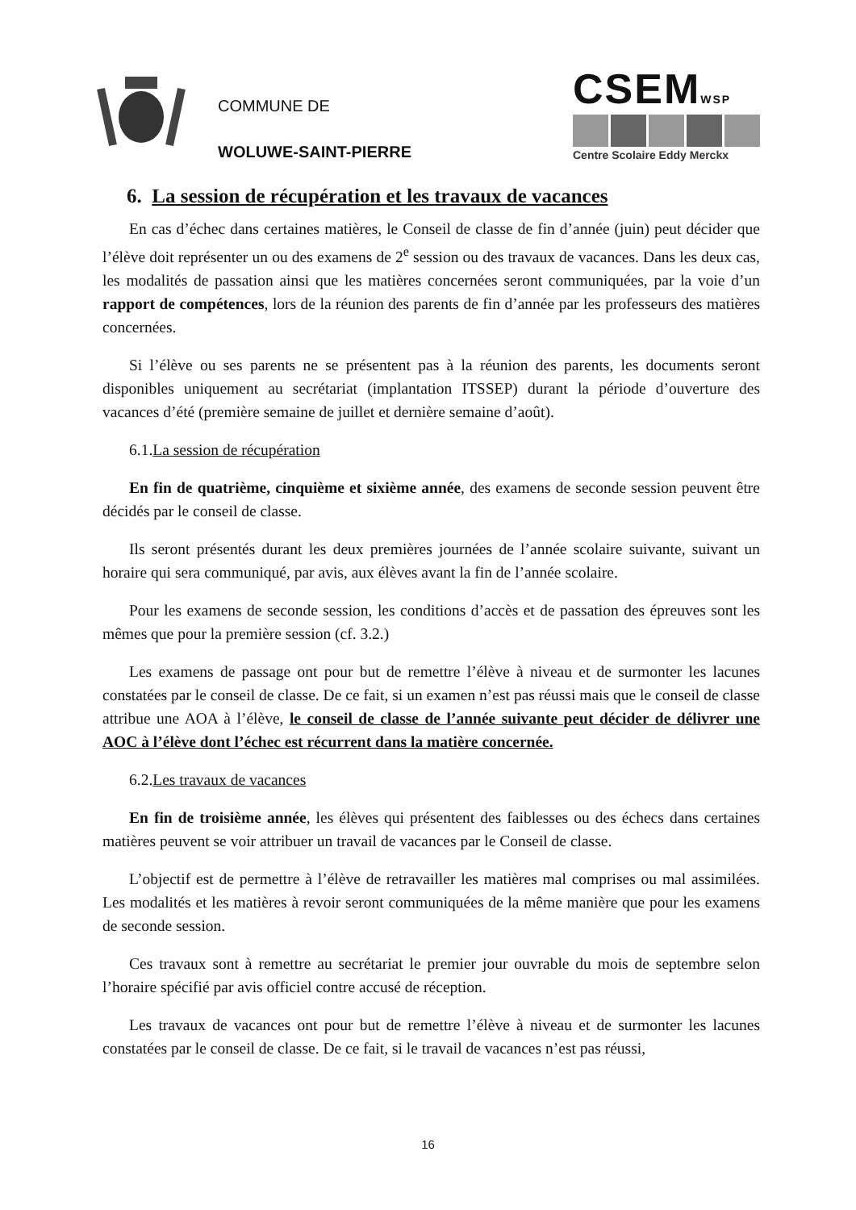COMMUNE DE
WOLUWE-SAINT-PIERRE
CSEMWSP
Centre Scolaire Eddy Merckx
6. La session de récupération et les travaux de vacances
En cas d’échec dans certaines matières, le Conseil de classe de fin d’année (juin) peut décider que l’élève doit représenter un ou des examens de 2<sup>e</sup> session ou des travaux de vacances. Dans les deux cas, les modalités de passation ainsi que les matières concernées seront communiquées, par la voie d’un rapport de compétences, lors de la réunion des parents de fin d’année par les professeurs des matières concernées.
Si l’élève ou ses parents ne se présentent pas à la réunion des parents, les documents seront disponibles uniquement au secrétariat (implantation ITSSEP) durant la période d’ouverture des vacances d’été (première semaine de juillet et dernière semaine d’août).
6.1.La session de récupération
En fin de quatrième, cinquième et sixième année, des examens de seconde session peuvent être décidés par le conseil de classe.
Ils seront présentés durant les deux premières journées de l’année scolaire suivante, suivant un horaire qui sera communiqué, par avis, aux élèves avant la fin de l’année scolaire.
Pour les examens de seconde session, les conditions d’accès et de passation des épreuves sont les mêmes que pour la première session (cf. 3.2.)
Les examens de passage ont pour but de remettre l’élève à niveau et de surmonter les lacunes constatées par le conseil de classe. De ce fait, si un examen n’est pas réussi mais que le conseil de classe attribue une AOA à l’élève, le conseil de classe de l’année suivante peut décider de délivrer une AOC à l’élève dont l’échec est récurrent dans la matière concernée.
6.2.Les travaux de vacances
En fin de troisième année, les élèves qui présentent des faiblesses ou des échecs dans certaines matières peuvent se voir attribuer un travail de vacances par le Conseil de classe.
L’objectif est de permettre à l’élève de retravailler les matières mal comprises ou mal assimilées. Les modalités et les matières à revoir seront communiquées de la même manière que pour les examens de seconde session.
Ces travaux sont à remettre au secrétariat le premier jour ouvrable du mois de septembre selon l’horaire spécifié par avis officiel contre accusé de réception.
Les travaux de vacances ont pour but de remettre l’élève à niveau et de surmonter les lacunes constatées par le conseil de classe. De ce fait, si le travail de vacances n’est pas réussi,
16